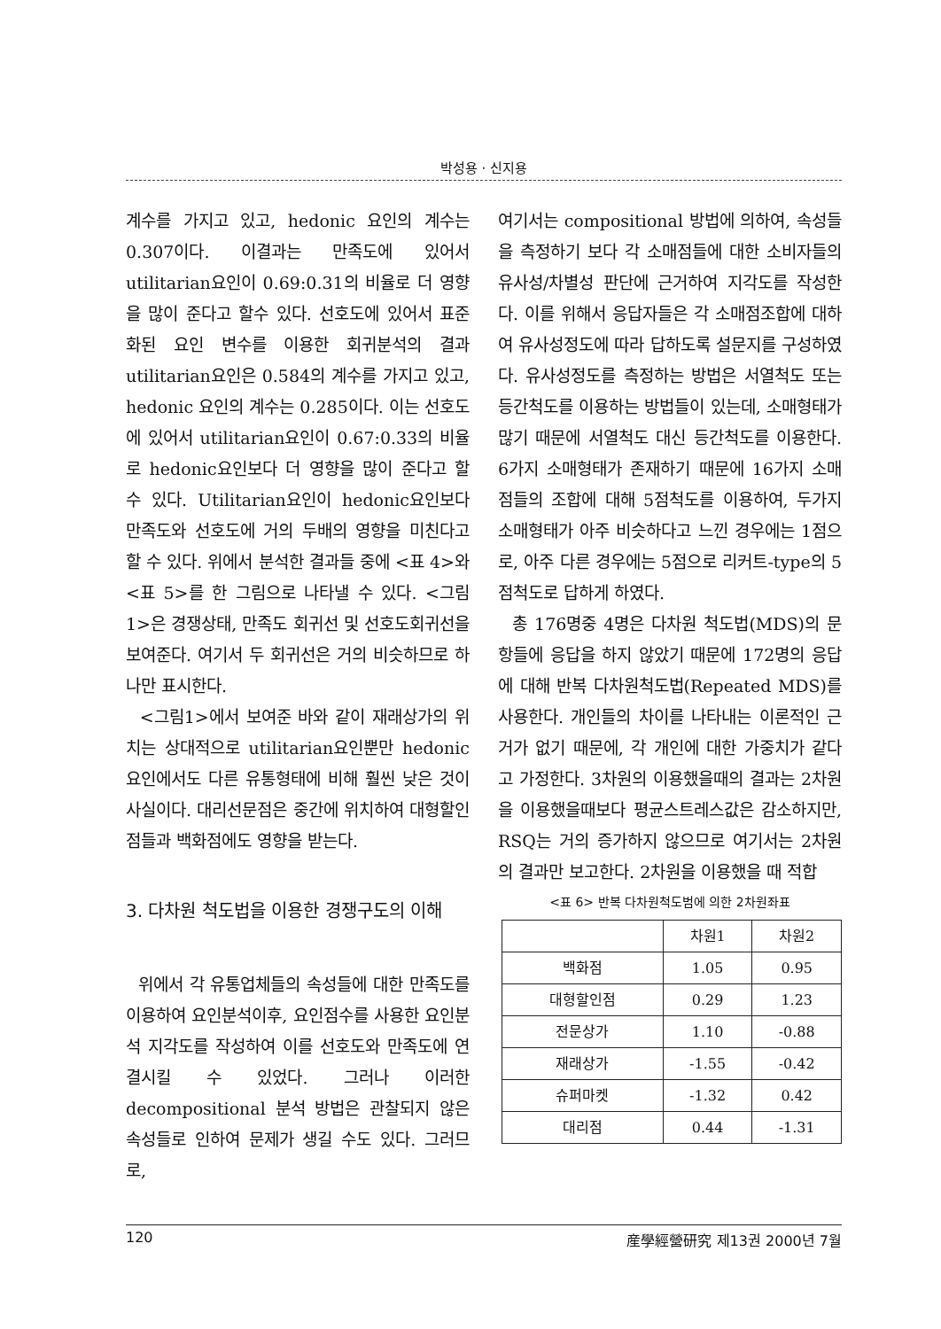박성용 · 신지용
계수를 가지고 있고, hedonic 요인의 계수는 0.307이다. 이결과는 만족도에 있어서 utilitarian요인이 0.69:0.31의 비율로 더 영향을 많이 준다고 할수 있다. 선호도에 있어서 표준화된 요인 변수를 이용한 회귀분석의 결과 utilitarian요인은 0.584의 계수를 가지고 있고, hedonic 요인의 계수는 0.285이다. 이는 선호도에 있어서 utilitarian요인이 0.67:0.33의 비율로 hedonic요인보다 더 영향을 많이 준다고 할 수 있다. Utilitarian요인이 hedonic요인보다 만족도와 선호도에 거의 두배의 영향을 미친다고 할 수 있다. 위에서 분석한 결과들 중에 <표 4>와 <표 5>를 한 그림으로 나타낼 수 있다. <그림 1>은 경쟁상태, 만족도 회귀선 및 선호도회귀선을 보여준다. 여기서 두 회귀선은 거의 비슷하므로 하나만 표시한다.
<그림1>에서 보여준 바와 같이 재래상가의 위치는 상대적으로 utilitarian요인뿐만 hedonic요인에서도 다른 유통형태에 비해 훨씬 낮은 것이 사실이다. 대리선문점은 중간에 위치하여 대형할인점들과 백화점에도 영향을 받는다.
3. 다차원 척도법을 이용한 경쟁구도의 이해
위에서 각 유통업체들의 속성들에 대한 만족도를 이용하여 요인분석이후, 요인점수를 사용한 요인분석 지각도를 작성하여 이를 선호도와 만족도에 연결시킬 수 있었다. 그러나 이러한 decompositional 분석 방법은 관찰되지 않은 속성들로 인하여 문제가 생길 수도 있다. 그러므로,
여기서는 compositional 방법에 의하여, 속성들을 측정하기 보다 각 소매점들에 대한 소비자들의 유사성/차별성 판단에 근거하여 지각도를 작성한다. 이를 위해서 응답자들은 각 소매점조합에 대하여 유사성정도에 따라 답하도록 설문지를 구성하였다. 유사성정도를 측정하는 방법은 서열척도 또는 등간척도를 이용하는 방법들이 있는데, 소매형태가 많기 때문에 서열척도 대신 등간척도를 이용한다. 6가지 소매형태가 존재하기 때문에 16가지 소매점들의 조합에 대해 5점척도를 이용하여, 두가지 소매형태가 아주 비슷하다고 느낀 경우에는 1점으로, 아주 다른 경우에는 5점으로 리커트-type의 5점척도로 답하게 하였다.
총 176명중 4명은 다차원 척도법(MDS)의 문항들에 응답을 하지 않았기 때문에 172명의 응답에 대해 반복 다차원척도법(Repeated MDS)를 사용한다. 개인들의 차이를 나타내는 이론적인 근거가 없기 때문에, 각 개인에 대한 가중치가 같다고 가정한다. 3차원의 이용했을때의 결과는 2차원을 이용했을때보다 평균스트레스값은 감소하지만, RSQ는 거의 증가하지 않으므로 여기서는 2차원의 결과만 보고한다. 2차원을 이용했을 때 적합
<표 6> 반복 다차원척도범에 의한 2차원좌표
| | 차원1 | 차원2 |
| --- | --- | --- |
| 백화점 | 1.05 | 0.95 |
| 대형할인점 | 0.29 | 1.23 |
| 전문상가 | 1.10 | -0.88 |
| 재래상가 | -1.55 | -0.42 |
| 슈퍼마켓 | -1.32 | 0.42 |
| 대리점 | 0.44 | -1.31 |
120 産學經營研究 제13권 2000년 7월